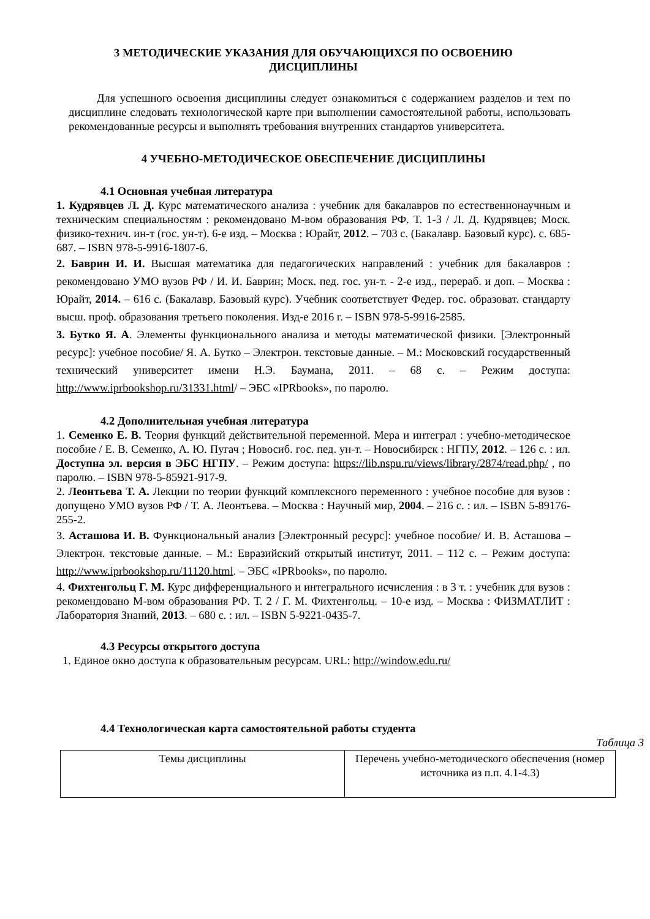3 МЕТОДИЧЕСКИЕ УКАЗАНИЯ ДЛЯ ОБУЧАЮЩИХСЯ ПО ОСВОЕНИЮ
ДИСЦИПЛИНЫ
Для успешного освоения дисциплины следует ознакомиться с содержанием разделов и тем по дисциплине следовать технологической карте при выполнении самостоятельной работы, использовать рекомендованные ресурсы и выполнять требования внутренних стандартов университета.
4 УЧЕБНО-МЕТОДИЧЕСКОЕ ОБЕСПЕЧЕНИЕ ДИСЦИПЛИНЫ
4.1 Основная учебная литература
1. Кудрявцев Л. Д. Курс математического анализа : учебник для бакалавров по естественнонаучным и техническим специальностям : рекомендовано М-вом образования РФ. Т. 1-3 / Л. Д. Кудрявцев; Моск. физико-технич. ин-т (гос. ун-т). 6-е изд. – Москва : Юрайт, 2012. – 703 с. (Бакалавр. Базовый курс). с. 685-687. – ISBN 978-5-9916-1807-6.
2. Баврин И. И. Высшая математика для педагогических направлений : учебник для бакалавров : рекомендовано УМО вузов РФ / И. И. Баврин; Моск. пед. гос. ун-т. - 2-е изд., перераб. и доп. – Москва : Юрайт, 2014. – 616 с. (Бакалавр. Базовый курс). Учебник соответствует Федер. гос. образоват. стандарту высш. проф. образования третьего поколения. Изд-е 2016 г. – ISBN 978-5-9916-2585.
3. Бутко Я. А. Элементы функционального анализа и методы математической физики. [Электронный ресурс]: учебное пособие/ Я. А. Бутко – Электрон. текстовые данные. – М.: Московский государственный технический университет имени Н.Э. Баумана, 2011. – 68 с. – Режим доступа: http://www.iprbookshop.ru/31331.html/ – ЭБС «IPRbooks», по паролю.
4.2 Дополнительная учебная литература
1. Семенко Е. В. Теория функций действительной переменной. Мера и интеграл : учебно-методическое пособие / Е. В. Семенко, А. Ю. Пугач ; Новосиб. гос. пед. ун-т. – Новосибирск : НГПУ, 2012. – 126 с. : ил. Доступна эл. версия в ЭБС НГПУ. – Режим доступа: https://lib.nspu.ru/views/library/2874/read.php/ , по паролю. – ISBN 978-5-85921-917-9.
2. Леонтьева Т. А. Лекции по теории функций комплексного переменного : учебное пособие для вузов : допущено УМО вузов РФ / Т. А. Леонтьева. – Москва : Научный мир, 2004. – 216 с. : ил. – ISBN 5-89176-255-2.
3. Асташова И. В. Функциональный анализ [Электронный ресурс]: учебное пособие/ И. В. Асташова – Электрон. текстовые данные. – М.: Евразийский открытый институт, 2011. – 112 с. – Режим доступа: http://www.iprbookshop.ru/11120.html. – ЭБС «IPRbooks», по паролю.
4. Фихтенгольц Г. М. Курс дифференциального и интегрального исчисления : в 3 т. : учебник для вузов : рекомендовано М-вом образования РФ. Т. 2 / Г. М. Фихтенгольц. – 10-е изд. – Москва : ФИЗМАТЛИТ : Лаборатория Знаний, 2013. – 680 с. : ил. – ISBN 5-9221-0435-7.
4.3 Ресурсы открытого доступа
1. Единое окно доступа к образовательным ресурсам. URL: http://window.edu.ru/
4.4 Технологическая карта самостоятельной работы студента
Таблица 3
| Темы дисциплины | Перечень учебно-методического обеспечения (номер источника из п.п. 4.1-4.3) |